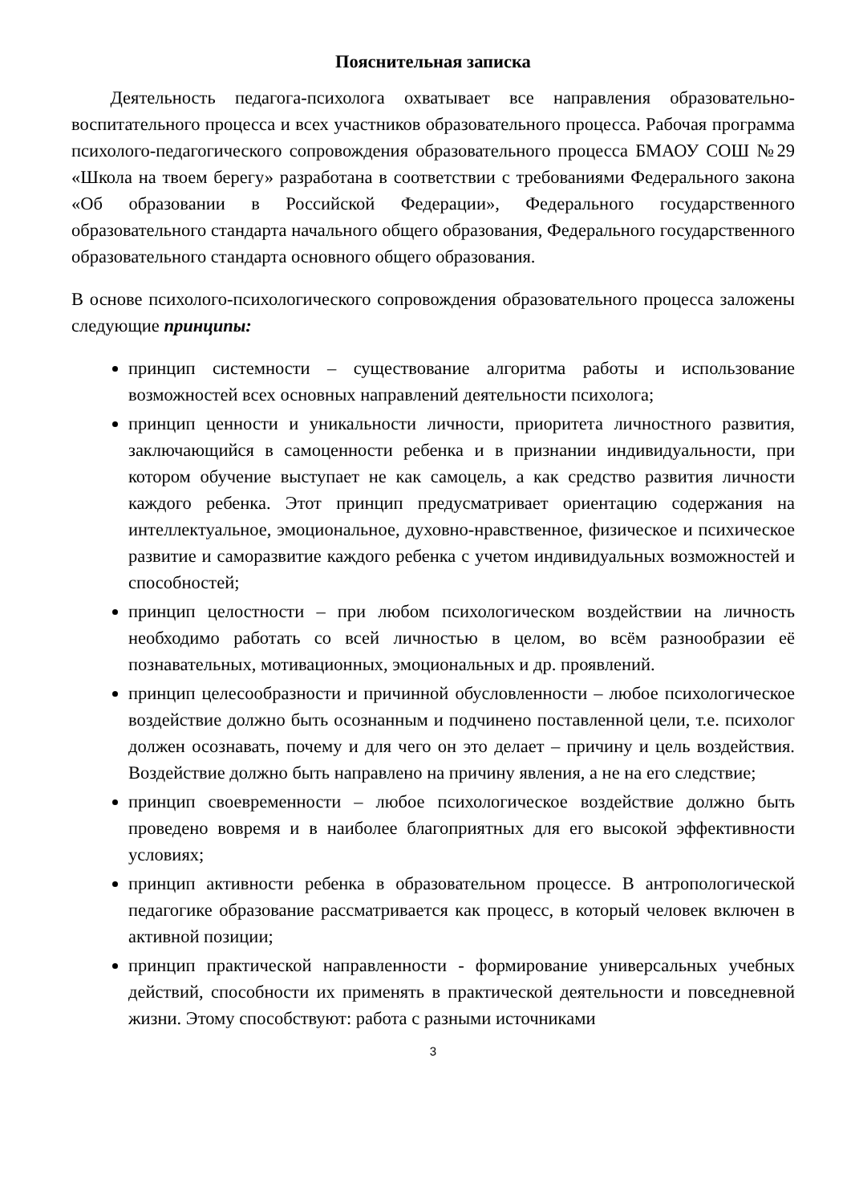Пояснительная записка
Деятельность педагога-психолога охватывает все направления образовательно-воспитательного процесса и всех участников образовательного процесса. Рабочая программа психолого-педагогического сопровождения образовательного процесса БМАОУ СОШ №29 «Школа на твоем берегу» разработана в соответствии с требованиями Федерального закона «Об образовании в Российской Федерации», Федерального государственного образовательного стандарта начального общего образования, Федерального государственного образовательного стандарта основного общего образования.
В основе психолого-психологического сопровождения образовательного процесса заложены следующие принципы:
принцип системности – существование алгоритма работы и использование возможностей всех основных направлений деятельности психолога;
принцип ценности и уникальности личности, приоритета личностного развития, заключающийся в самоценности ребенка и в признании индивидуальности, при котором обучение выступает не как самоцель, а как средство развития личности каждого ребенка. Этот принцип предусматривает ориентацию содержания на интеллектуальное, эмоциональное, духовно-нравственное, физическое и психическое развитие и саморазвитие каждого ребенка с учетом индивидуальных возможностей и способностей;
принцип целостности – при любом психологическом воздействии на личность необходимо работать со всей личностью в целом, во всём разнообразии её познавательных, мотивационных, эмоциональных и др. проявлений.
принцип целесообразности и причинной обусловленности – любое психологическое воздействие должно быть осознанным и подчинено поставленной цели, т.е. психолог должен осознавать, почему и для чего он это делает – причину и цель воздействия. Воздействие должно быть направлено на причину явления, а не на его следствие;
принцип своевременности – любое психологическое воздействие должно быть проведено вовремя и в наиболее благоприятных для его высокой эффективности условиях;
принцип активности ребенка в образовательном процессе. В антропологической педагогике образование рассматривается как процесс, в который человек включен в активной позиции;
принцип практической направленности - формирование универсальных учебных действий, способности их применять в практической деятельности и повседневной жизни. Этому способствуют: работа с разными источниками
3